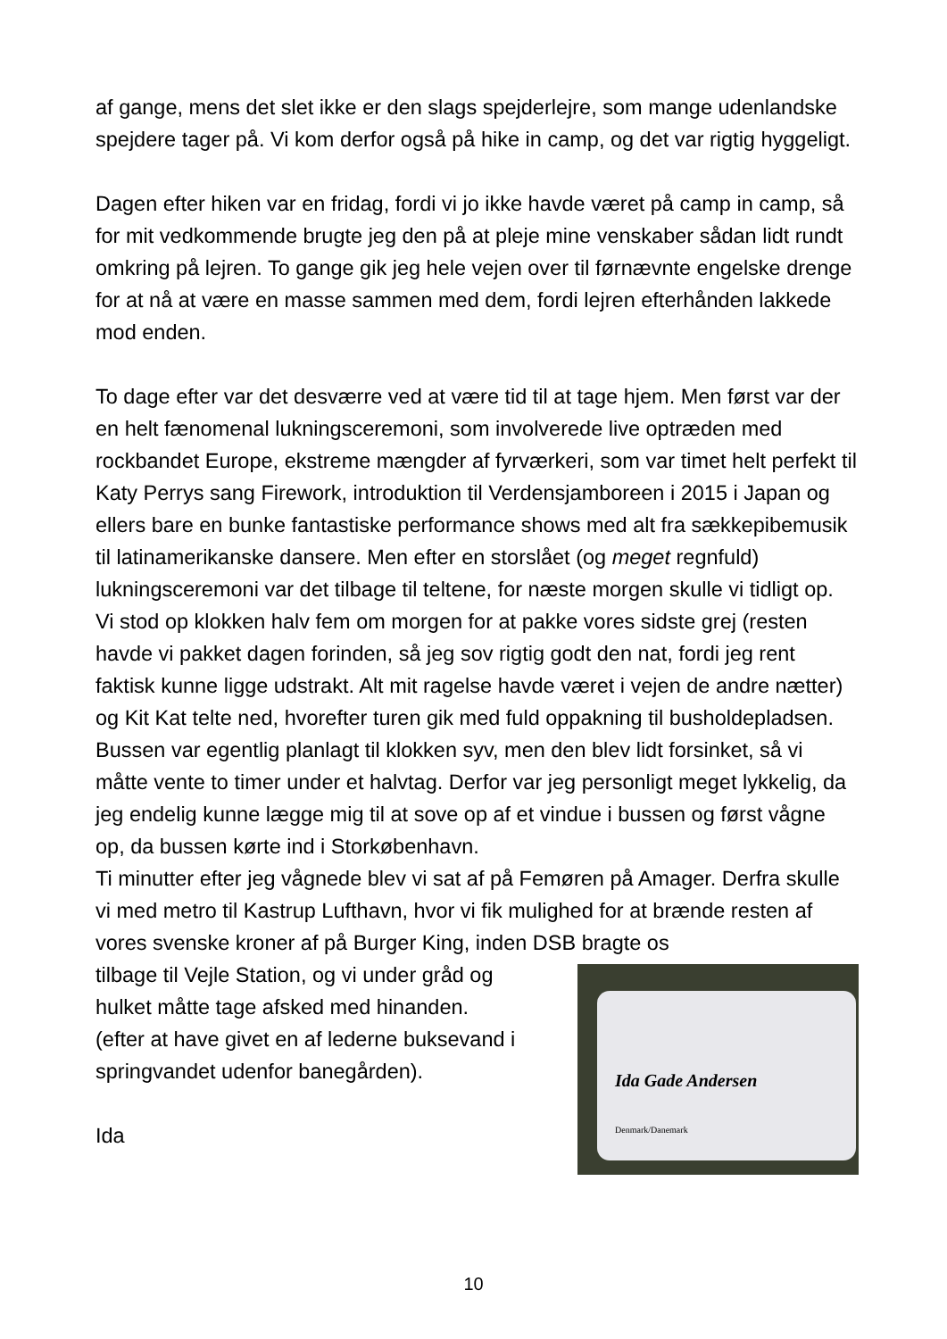af gange, mens det slet ikke er den slags spejderlejre, som mange udenlandske spejdere tager på. Vi kom derfor også på hike in camp, og det var rigtig hyggeligt.
Dagen efter hiken var en fridag, fordi vi jo ikke havde været på camp in camp, så for mit vedkommende brugte jeg den på at pleje mine venskaber sådan lidt rundt omkring på lejren. To gange gik jeg hele vejen over til førnævnte engelske drenge for at nå at være en masse sammen med dem, fordi lejren efterhånden lakkede mod enden.
To dage efter var det desværre ved at være tid til at tage hjem. Men først var der en helt fænomenal lukningsceremoni, som involverede live optræden med rockbandet Europe, ekstreme mængder af fyrværkeri, som var timet helt perfekt til Katy Perrys sang Firework, introduktion til Verdensjamboreen i 2015 i Japan og ellers bare en bunke fantastiske performance shows med alt fra sækkepibemusik til latinamerikanske dansere. Men efter en storslået (og meget regnfuld) lukningsceremoni var det tilbage til teltene, for næste morgen skulle vi tidligt op.
Vi stod op klokken halv fem om morgen for at pakke vores sidste grej (resten havde vi pakket dagen forinden, så jeg sov rigtig godt den nat, fordi jeg rent faktisk kunne ligge udstrakt. Alt mit ragelse havde været i vejen de andre nætter) og Kit Kat telte ned, hvorefter turen gik med fuld oppakning til busholdepladsen. Bussen var egentlig planlagt til klokken syv, men den blev lidt forsinket, så vi måtte vente to timer under et halvtag. Derfor var jeg personligt meget lykkelig, da jeg endelig kunne lægge mig til at sove op af et vindue i bussen og først vågne op, da bussen kørte ind i Storkøbenhavn.
Ti minutter efter jeg vågnede blev vi sat af på Femøren på Amager. Derfra skulle vi med metro til Kastrup Lufthavn, hvor vi fik mulighed for at brænde resten af vores svenske kroner af på Burger King, inden DSB bragte os
tilbage til Vejle Station, og vi under gråd og
hulket måtte tage afsked med hinanden.
(efter at have givet en af lederne buksevand i
springvandet udenfor banegården).
Ida
Ida Gade Andersen
Denmark/Danemark
10